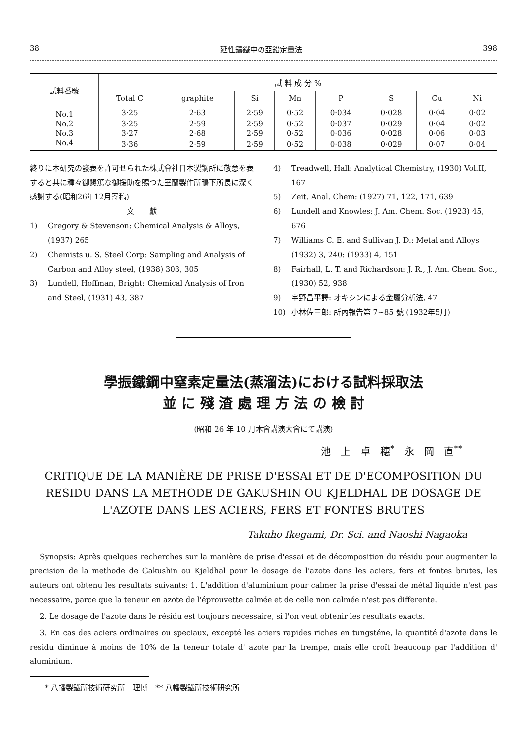38 延性鑄鐵中の亞鉛定量法 398
| 試料番號 | 試 料 成 分 % | | | | | | | |
| --- | --- | --- | --- | --- | --- | --- | --- | --- |
| | Total C | graphite | Si | Mn | P | S | Cu | Ni |
| No.1 | 3·25 | 2·63 | 2·59 | 0·52 | 0·034 | 0·028 | 0·04 | 0·02 |
| No.2 | 3·25 | 2·59 | 2·59 | 0·52 | 0·037 | 0·029 | 0·04 | 0·02 |
| No.3 | 3·27 | 2·68 | 2·59 | 0·52 | 0·036 | 0·028 | 0·06 | 0·03 |
| No.4 | 3·36 | 2·59 | 2·59 | 0·52 | 0·038 | 0·029 | 0·07 | 0·04 |
終りに本研究の發表を許可せられた株式會社日本製鋼所に敬意を表すると共に種々御懇篤な御援助を賜つた室蘭製作所鴨下所長に深く感謝する(昭和26年12月寄稿)
文　　獻
1) Gregory & Stevenson: Chemical Analysis & Alloys, (1937) 265
2) Chemists u. S. Steel Corp: Sampling and Analysis of Carbon and Alloy steel, (1938) 303, 305
3) Lundell, Hoffman, Bright: Chemical Analysis of Iron and Steel, (1931) 43, 387
4) Treadwell, Hall: Analytical Chemistry, (1930) Vol.II, 167
5) Zeit. Anal. Chem: (1927) 71, 122, 171, 639
6) Lundell and Knowles: J. Am. Chem. Soc. (1923) 45, 676
7) Williams C. E. and Sullivan J. D.: Metal and Alloys (1932) 3, 240: (1933) 4, 151
8) Fairhall, L. T. and Richardson: J. R., J. Am. Chem. Soc., (1930) 52, 938
9) 宇野昌平譯: オキシンによる金屬分析法, 47
10) 小林佐三郎: 所內報告第 7~85 號 (1932年5月)
學振鐵鋼中窒素定量法(蒸溜法)における試料採取法
並 に 殘 渣 處 理 方 法 の 檢 討
(昭和 26 年 10 月本會講演大會にて講演)
池　上　卓　穗<sup>*</sup>　永　岡　直<sup>**</sup>
CRITIQUE DE LA MANIÈRE DE PRISE D'ESSAI ET DE D'ECOMPOSITION DU RESIDU DANS LA METHODE DE GAKUSHIN OU KJELDHAL DE DOSAGE DE L'AZOTE DANS LES ACIERS, FERS ET FONTES BRUTES
Takuho Ikegami, Dr. Sci. and Naoshi Nagaoka
Synopsis: Après quelques recherches sur la manière de prise d'essai et de décomposition du résidu pour augmenter la precision de la methode de Gakushin ou Kjeldhal pour le dosage de l'azote dans les aciers, fers et fontes brutes, les auteurs ont obtenu les resultats suivants: 1. L'addition d'aluminium pour calmer la prise d'essai de métal liquide n'est pas necessaire, parce que la teneur en azote de l'éprouvette calmée et de celle non calmée n'est pas differente.
2. Le dosage de l'azote dans le résidu est toujours necessaire, si l'on veut obtenir les resultats exacts.
3. En cas des aciers ordinaires ou speciaux, excepté les aciers rapides riches en tungsténe, la quantité d'azote dans le residu diminue à moins de 10% de la teneur totale d' azote par la trempe, mais elle croît beaucoup par l'addition d' aluminium.
* 八幡製鐵所技術研究所　理博　** 八幡製鐵所技術研究所